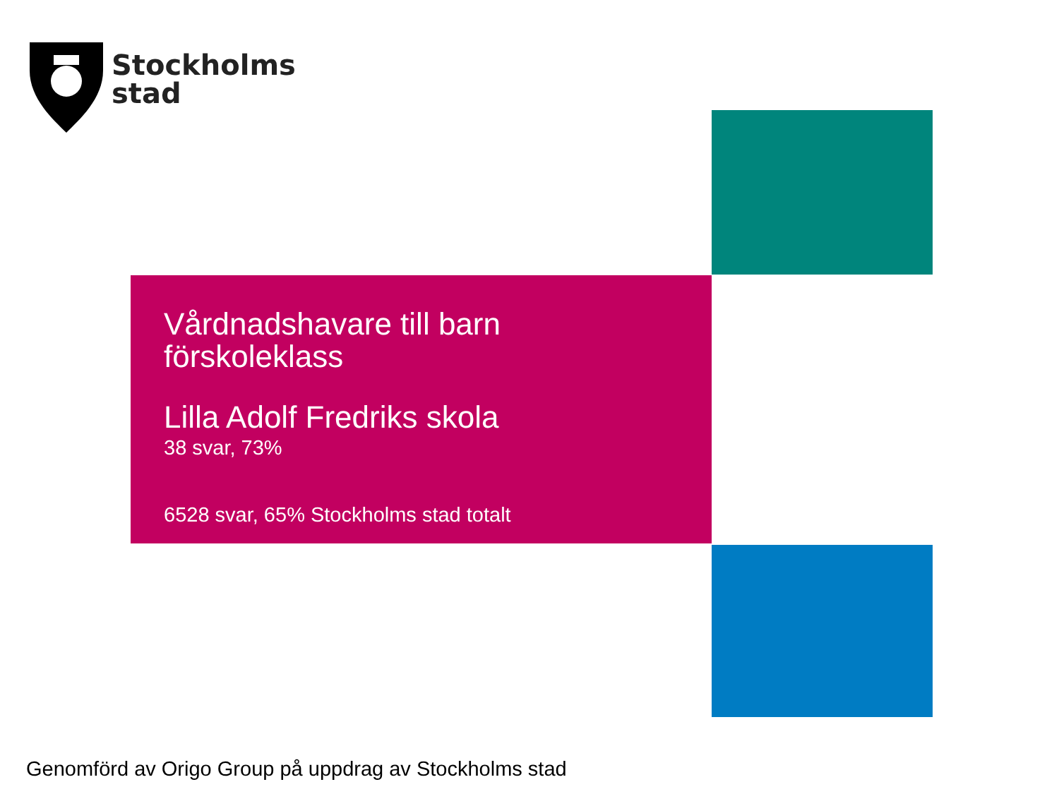Stockholms
stad
Vårdnadshavare till barn
förskoleklass
Lilla Adolf Fredriks skola
38 svar, 73%
6528 svar, 65% Stockholms stad totalt
Genomförd av Origo Group på uppdrag av Stockholms stad